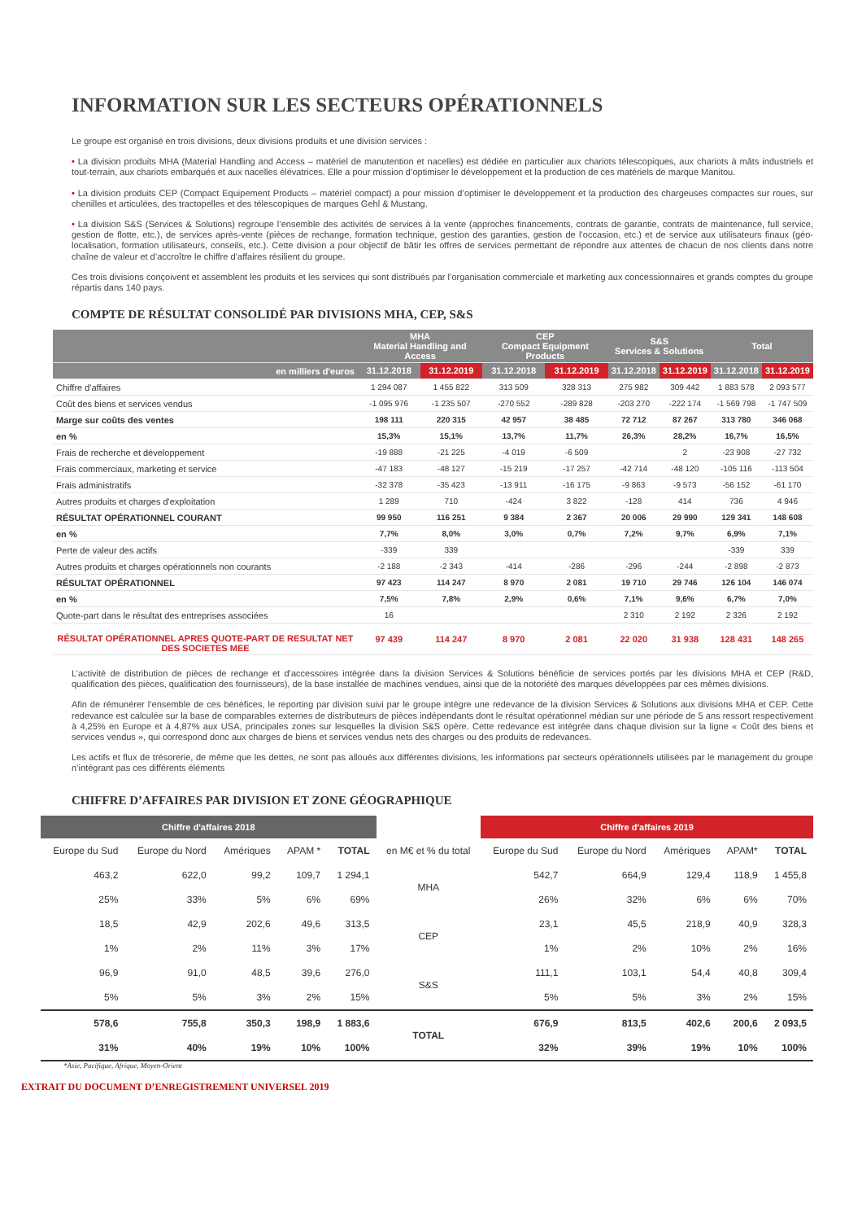INFORMATION SUR LES SECTEURS OPÉRATIONNELS
Le groupe est organisé en trois divisions, deux divisions produits et une division services :
• La division produits MHA (Material Handling and Access – matériel de manutention et nacelles) est dédiée en particulier aux chariots télescopiques, aux chariots à mâts industriels et tout-terrain, aux chariots embarqués et aux nacelles élévatrices. Elle a pour mission d’optimiser le développement et la production de ces matériels de marque Manitou.
• La division produits CEP (Compact Equipement Products – matériel compact) a pour mission d’optimiser le développement et la production des chargeuses compactes sur roues, sur chenilles et articulées, des tractopelles et des télescopiques de marques Gehl & Mustang.
• La division S&S (Services & Solutions) regroupe l’ensemble des activités de services à la vente (approches financements, contrats de garantie, contrats de maintenance, full service, gestion de flotte, etc.), de services après-vente (pièces de rechange, formation technique, gestion des garanties, gestion de l’occasion, etc.) et de service aux utilisateurs finaux (géo-localisation, formation utilisateurs, conseils, etc.). Cette division a pour objectif de bâtir les offres de services permettant de répondre aux attentes de chacun de nos clients dans notre chaîne de valeur et d’accroître le chiffre d’affaires résilient du groupe.
Ces trois divisions conçoivent et assemblent les produits et les services qui sont distribués par l’organisation commerciale et marketing aux concessionnaires et grands comptes du groupe répartis dans 140 pays.
COMPTE DE RÉSULTAT CONSOLIDÉ PAR DIVISIONS MHA, CEP, S&S
| | MHA Material Handling and Access | | CEP Compact Equipment Products | | S&S Services & Solutions | | Total | |
| en milliers d'euros | 31.12.2018 | 31.12.2019 | 31.12.2018 | 31.12.2019 | 31.12.2018 | 31.12.2019 | 31.12.2018 | 31.12.2019 |
| Chiffre d'affaires | 1 294 087 | 1 455 822 | 313 509 | 328 313 | 275 982 | 309 442 | 1 883 578 | 2 093 577 |
| Coût des biens et services vendus | -1 095 976 | -1 235 507 | -270 552 | -289 828 | -203 270 | -222 174 | -1 569 798 | -1 747 509 |
| Marge sur coûts des ventes | 198 111 | 220 315 | 42 957 | 38 485 | 72 712 | 87 267 | 313 780 | 346 068 |
| en % | 15,3% | 15,1% | 13,7% | 11,7% | 26,3% | 28,2% | 16,7% | 16,5% |
| Frais de recherche et développement | -19 888 | -21 225 | -4 019 | -6 509 | | 2 | -23 908 | -27 732 |
| Frais commerciaux, marketing et service | -47 183 | -48 127 | -15 219 | -17 257 | -42 714 | -48 120 | -105 116 | -113 504 |
| Frais administratifs | -32 378 | -35 423 | -13 911 | -16 175 | -9 863 | -9 573 | -56 152 | -61 170 |
| Autres produits et charges d'exploitation | 1 289 | 710 | -424 | 3 822 | -128 | 414 | 736 | 4 946 |
| RÉSULTAT OPÉRATIONNEL COURANT | 99 950 | 116 251 | 9 384 | 2 367 | 20 006 | 29 990 | 129 341 | 148 608 |
| en % | 7,7% | 8,0% | 3,0% | 0,7% | 7,2% | 9,7% | 6,9% | 7,1% |
| Perte de valeur des actifs | -339 | 339 | | | | | -339 | 339 |
| Autres produits et charges opérationnels non courants | -2 188 | -2 343 | -414 | -286 | -296 | -244 | -2 898 | -2 873 |
| RÉSULTAT OPÉRATIONNEL | 97 423 | 114 247 | 8 970 | 2 081 | 19 710 | 29 746 | 126 104 | 146 074 |
| en % | 7,5% | 7,8% | 2,9% | 0,6% | 7,1% | 9,6% | 6,7% | 7,0% |
| Quote-part dans le résultat des entreprises associées | 16 | | | | 2 310 | 2 192 | 2 326 | 2 192 |
| RÉSULTAT OPÉRATIONNEL APRES QUOTE-PART DE RESULTAT NET DES SOCIETES MEE | 97 439 | 114 247 | 8 970 | 2 081 | 22 020 | 31 938 | 128 431 | 148 265 |
L’activité de distribution de pièces de rechange et d’accessoires intégrée dans la division Services & Solutions bénéficie de services portés par les divisions MHA et CEP (R&D, qualification des pièces, qualification des fournisseurs), de la base installée de machines vendues, ainsi que de la notoriété des marques développées par ces mêmes divisions.
Afin de rémunérer l’ensemble de ces bénéfices, le reporting par division suivi par le groupe intègre une redevance de la division Services & Solutions aux divisions MHA et CEP. Cette redevance est calculée sur la base de comparables externes de distributeurs de pièces indépendants dont le résultat opérationnel médian sur une période de 5 ans ressort respectivement à 4,25% en Europe et à 4,87% aux USA, principales zones sur lesquelles la division S&S opère. Cette redevance est intégrée dans chaque division sur la ligne « Coût des biens et services vendus », qui correspond donc aux charges de biens et services vendus nets des charges ou des produits de redevances.
Les actifs et flux de trésorerie, de même que les dettes, ne sont pas alloués aux différentes divisions, les informations par secteurs opérationnels utilisées par le management du groupe n’intégrant pas ces différents éléments
CHIFFRE D’AFFAIRES PAR DIVISION ET ZONE GÉOGRAPHIQUE
| Chiffre d'affaires 2018 | | | | | | Chiffre d'affaires 2019 | | | | |
| --- | --- | --- | --- | --- | --- | --- | --- | --- | --- | --- |
| Europe du Sud | Europe du Nord | Amériques | APAM * | TOTAL | en M€ et % du total | Europe du Sud | Europe du Nord | Amériques | APAM* | TOTAL |
| 463,2 | 622,0 | 99,2 | 109,7 | 1 294,1 | MHA | 542,7 | 664,9 | 129,4 | 118,9 | 1 455,8 |
| 25% | 33% | 5% | 6% | 69% | | 26% | 32% | 6% | 6% | 70% |
| 18,5 | 42,9 | 202,6 | 49,6 | 313,5 | CEP | 23,1 | 45,5 | 218,9 | 40,9 | 328,3 |
| 1% | 2% | 11% | 3% | 17% | | 1% | 2% | 10% | 2% | 16% |
| 96,9 | 91,0 | 48,5 | 39,6 | 276,0 | S&S | 111,1 | 103,1 | 54,4 | 40,8 | 309,4 |
| 5% | 5% | 3% | 2% | 15% | | 5% | 5% | 3% | 2% | 15% |
| 578,6 | 755,8 | 350,3 | 198,9 | 1 883,6 | TOTAL | 676,9 | 813,5 | 402,6 | 200,6 | 2 093,5 |
| 31% | 40% | 19% | 10% | 100% | | 32% | 39% | 19% | 10% | 100% |
*Asie, Pacifique, Afrique, Moyen-Orient
EXTRAIT DU DOCUMENT D’ENREGISTREMENT UNIVERSEL 2019